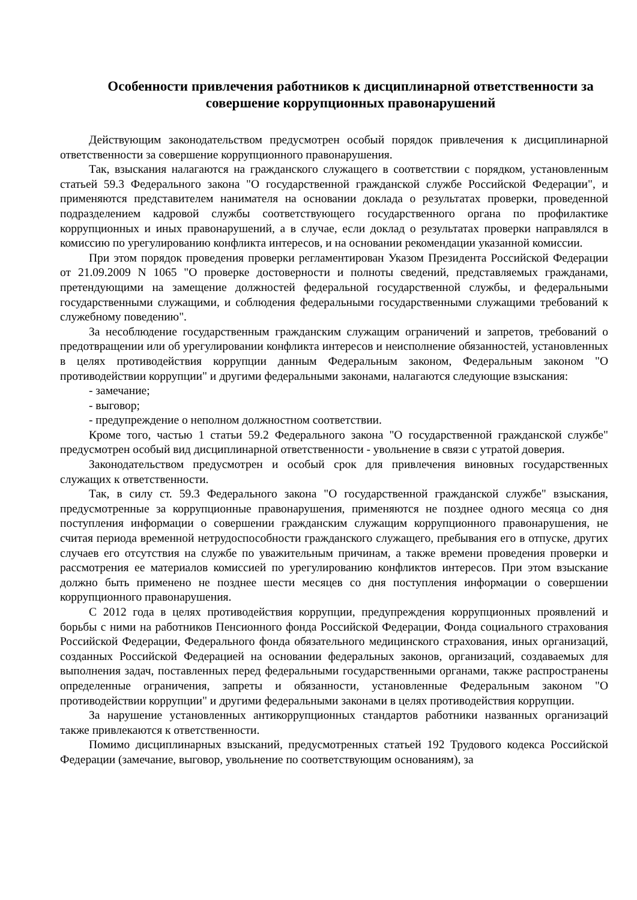Особенности привлечения работников к дисциплинарной ответственности за совершение коррупционных правонарушений
Действующим законодательством предусмотрен особый порядок привлечения к дисциплинарной ответственности за совершение коррупционного правонарушения.
Так, взыскания налагаются на гражданского служащего в соответствии с порядком, установленным статьей 59.3 Федерального закона "О государственной гражданской службе Российской Федерации", и применяются представителем нанимателя на основании доклада о результатах проверки, проведенной подразделением кадровой службы соответствующего государственного органа по профилактике коррупционных и иных правонарушений, а в случае, если доклад о результатах проверки направлялся в комиссию по урегулированию конфликта интересов, и на основании рекомендации указанной комиссии.
При этом порядок проведения проверки регламентирован Указом Президента Российской Федерации от 21.09.2009 N 1065 "О проверке достоверности и полноты сведений, представляемых гражданами, претендующими на замещение должностей федеральной государственной службы, и федеральными государственными служащими, и соблюдения федеральными государственными служащими требований к служебному поведению".
За несоблюдение государственным гражданским служащим ограничений и запретов, требований о предотвращении или об урегулировании конфликта интересов и неисполнение обязанностей, установленных в целях противодействия коррупции данным Федеральным законом, Федеральным законом "О противодействии коррупции" и другими федеральными законами, налагаются следующие взыскания:
- замечание;
- выговор;
- предупреждение о неполном должностном соответствии.
Кроме того, частью 1 статьи 59.2 Федерального закона "О государственной гражданской службе" предусмотрен особый вид дисциплинарной ответственности - увольнение в связи с утратой доверия.
Законодательством предусмотрен и особый срок для привлечения виновных государственных служащих к ответственности.
Так, в силу ст. 59.3 Федерального закона "О государственной гражданской службе" взыскания, предусмотренные за коррупционные правонарушения, применяются не позднее одного месяца со дня поступления информации о совершении гражданским служащим коррупционного правонарушения, не считая периода временной нетрудоспособности гражданского служащего, пребывания его в отпуске, других случаев его отсутствия на службе по уважительным причинам, а также времени проведения проверки и рассмотрения ее материалов комиссией по урегулированию конфликтов интересов. При этом взыскание должно быть применено не позднее шести месяцев со дня поступления информации о совершении коррупционного правонарушения.
С 2012 года в целях противодействия коррупции, предупреждения коррупционных проявлений и борьбы с ними на работников Пенсионного фонда Российской Федерации, Фонда социального страхования Российской Федерации, Федерального фонда обязательного медицинского страхования, иных организаций, созданных Российской Федерацией на основании федеральных законов, организаций, создаваемых для выполнения задач, поставленных перед федеральными государственными органами, также распространены определенные ограничения, запреты и обязанности, установленные Федеральным законом "О противодействии коррупции" и другими федеральными законами в целях противодействия коррупции.
За нарушение установленных антикоррупционных стандартов работники названных организаций также привлекаются к ответственности.
Помимо дисциплинарных взысканий, предусмотренных статьей 192 Трудового кодекса Российской Федерации (замечание, выговор, увольнение по соответствующим основаниям), за